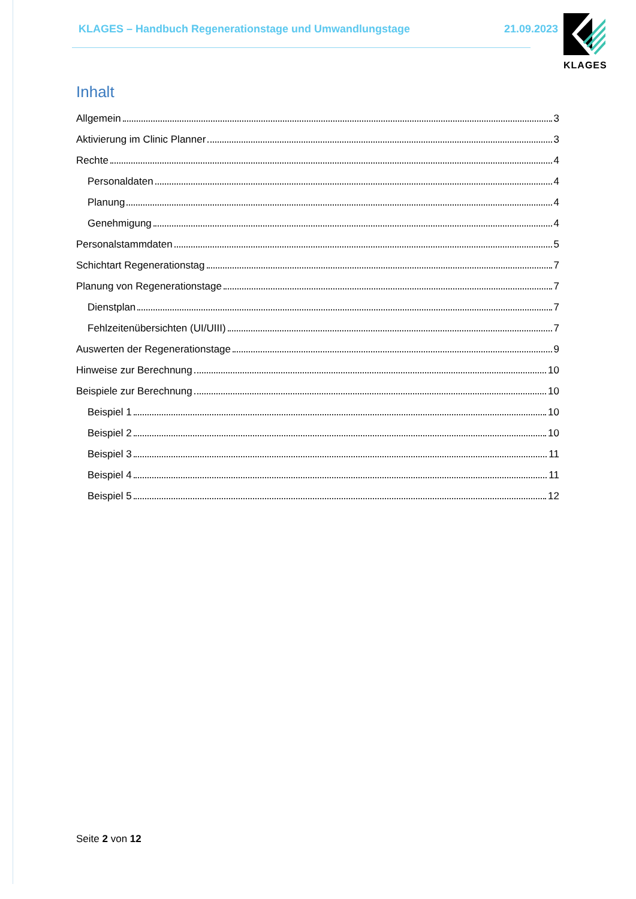KLAGES – Handbuch Regenerationstage und Umwandlungstage 21.09.2023
KLAGES
Inhalt
Allgemein 3
Aktivierung im Clinic Planner 3
Rechte 4
Personaldaten 4
Planung 4
Genehmigung 4
Personalstammdaten 5
Schichtart Regenerationstag 7
Planung von Regenerationstage 7
Dienstplan 7
Fehlzeitenübersichten (UI/UIII) 7
Auswerten der Regenerationstage 9
Hinweise zur Berechnung 10
Beispiele zur Berechnung 10
Beispiel 1 10
Beispiel 2 10
Beispiel 3 11
Beispiel 4 11
Beispiel 5 12
Seite 2 von 12